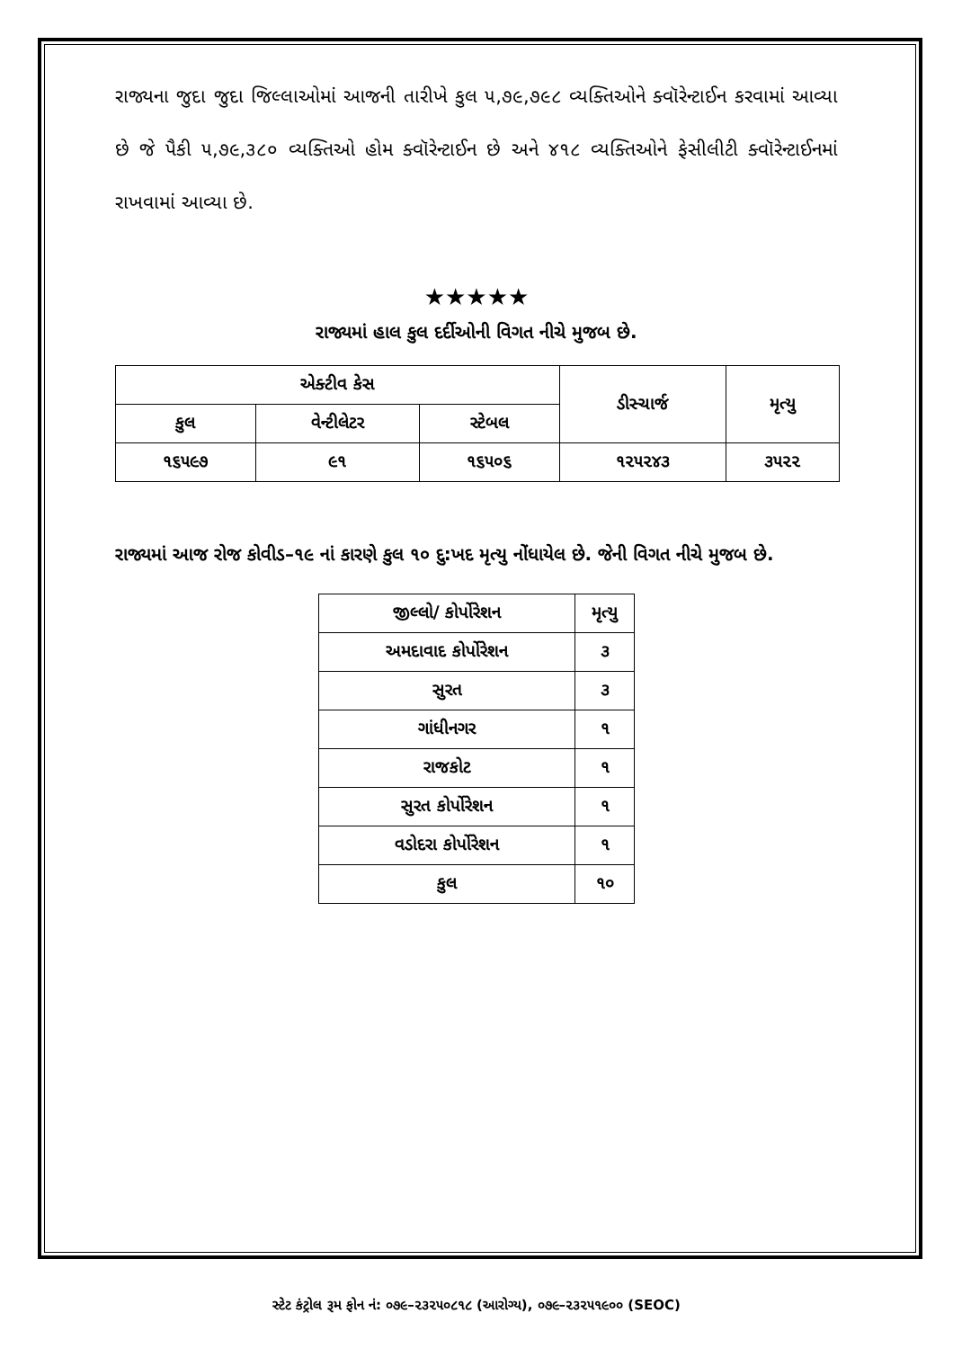રાજ્યના જુદા જુદા જિલ્લાઓમાં આજની તારીખે કુલ ૫,૭૯,૭૯૮ વ્યક્તિઓને ક્વૉરેન્ટાઈન કરવામાં આવ્યા છે જે પૈકી ૫,૭૯,૩૮૦ વ્યક્તિઓ હોમ ક્વૉરેન્ટાઈન છે અને ૪૧૮ વ્યક્તિઓને ફેસીલીટી ક્વૉરેન્ટાઈનમાં રાખવામાં આવ્યા છે.
★★★★★
રાજ્યમાં હાલ કુલ દર્દીઓની વિગત નીચે મુજબ છે.
| એક્ટીવ કેસ | | | ડીસ્ચાર્જ | મૃત્યુ |
| --- | --- | --- | --- | --- |
| કુલ | વેન્ટીલેટર | સ્ટેબલ | | |
| ૧૬૫૯૭ | ૯૧ | ૧૬૫૦૬ | ૧૨૫૨૪૩ | ૩૫૨૨ |
રાજ્યમાં આજ રોજ કોવીડ–૧૯ નાં કારણે કુલ ૧૦ દુ:ખદ મૃત્યુ નોંધાયેલ છે. જેની વિગત નીચે મુજબ છે.
| જીલ્લો/ કોર્પોરેશન | મૃત્યુ |
| --- | --- |
| અમદાવાદ કોર્પોરેશન | ૩ |
| સુરત | ૩ |
| ગાંધીનગર | ૧ |
| રાજકોટ | ૧ |
| સુરત કોર્પોરેશન | ૧ |
| વડોદરા કોર્પોરેશન | ૧ |
| કુલ | ૧૦ |
સ્ટેટ કંટ્રોલ રૂમ ફોન નં: ૦૭૯–૨૩૨૫૦૮૧૮ (આરોગ્ય), ૦૭૯–૨૩૨૫૧૯૦૦ (SEOC)